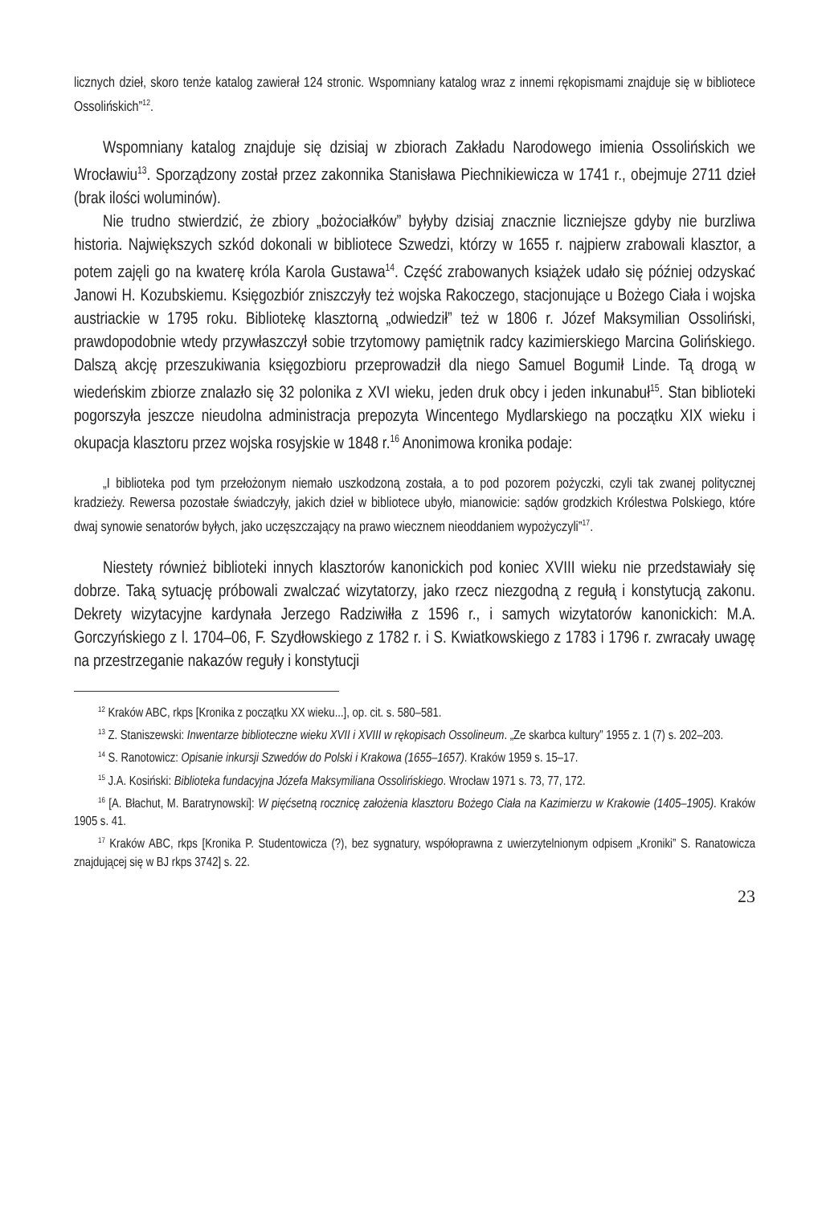licznych dzieł, skoro tenże katalog zawierał 124 stronic. Wspomniany katalog wraz z innemi rękopismami znajduje się w bibliotece Ossolińskich”<sup>12</sup>.
Wspomniany katalog znajduje się dzisiaj w zbiorach Zakładu Narodowego imienia Ossolińskich we Wrocławiu<sup>13</sup>. Sporządzony został przez zakonnika Stanisława Piechnikiewicza w 1741 r., obejmuje 2711 dzieł (brak ilości woluminów).
Nie trudno stwierdzić, że zbiory „bożociałków” byłyby dzisiaj znacznie liczniejsze gdyby nie burzliwa historia. Największych szkód dokonali w bibliotece Szwedzi, którzy w 1655 r. najpierw zrabowali klasztor, a potem zajęli go na kwaterę króla Karola Gustawa<sup>14</sup>. Część zrabowanych książek udało się później odzyskać Janowi H. Kozubskiemu. Księgozbiór zniszczyły też wojska Rakoczego, stacjonujące u Bożego Ciała i wojska austriackie w 1795 roku. Bibliotekę klasztorną „odwiedził” też w 1806 r. Józef Maksymilian Ossoliński, prawdopodobnie wtedy przywłaszczył sobie trzytomowy pamiętnik radcy kazimierskiego Marcina Golińskiego. Dalszą akcję przeszukiwania księgozbioru przeprowadził dla niego Samuel Bogumił Linde. Tą drogą w wiedeńskim zbiorze znalazło się 32 polonika z XVI wieku, jeden druk obcy i jeden inkunabuł<sup>15</sup>. Stan biblioteki pogorszyła jeszcze nieudolna administracja prepozyta Wincentego Mydlarskiego na początku XIX wieku i okupacja klasztoru przez wojska rosyjskie w 1848 r.<sup>16</sup> Anonimowa kronika podaje:
„I biblioteka pod tym przełożonym niemało uszkodzoną została, a to pod pozorem pożyczki, czyli tak zwanej politycznej kradzieży. Rewersa pozostałe świadczyły, jakich dzieł w bibliotece ubyło, mianowicie: sądów grodzkich Królestwa Polskiego, które dwaj synowie senatorów byłych, jako uczęszczający na prawo wiecznem nieoddaniem wypożyczyli”<sup>17</sup>.
Niestety również biblioteki innych klasztorów kanonickich pod koniec XVIII wieku nie przedstawiały się dobrze. Taką sytuację próbowali zwalczać wizytatorzy, jako rzecz niezgodną z regułą i konstytucją zakonu. Dekrety wizytacyjne kardynała Jerzego Radziwiłła z 1596 r., i samych wizytatorów kanonickich: M.A. Gorczyńskiego z l. 1704–06, F. Szydłowskiego z 1782 r. i S. Kwiatkowskiego z 1783 i 1796 r. zwracały uwagę na przestrzeganie nakazów reguły i konstytucji
<sup>12</sup> Kraków ABC, rkps [Kronika z początku XX wieku...], op. cit. s. 580–581.
<sup>13</sup> Z. Staniszewski: Inwentarze biblioteczne wieku XVII i XVIII w rękopisach Ossolineum. „Ze skarbca kultury” 1955 z. 1 (7) s. 202–203.
<sup>14</sup> S. Ranotowicz: Opisanie inkursji Szwedów do Polski i Krakowa (1655–1657). Kraków 1959 s. 15–17.
<sup>15</sup> J.A. Kosiński: Biblioteka fundacyjna Józefa Maksymiliana Ossolińskiego. Wrocław 1971 s. 73, 77, 172.
<sup>16</sup> [A. Błachut, M. Baratrynowski]: W pięćsetną rocznicę założenia klasztoru Bożego Ciała na Kazimierzu w Krakowie (1405–1905). Kraków 1905 s. 41.
<sup>17</sup> Kraków ABC, rkps [Kronika P. Studentowicza (?), bez sygnatury, współoprawna z uwierzytelnionym odpisem „Kroniki” S. Ranatowicza znajdującej się w BJ rkps 3742] s. 22.
23